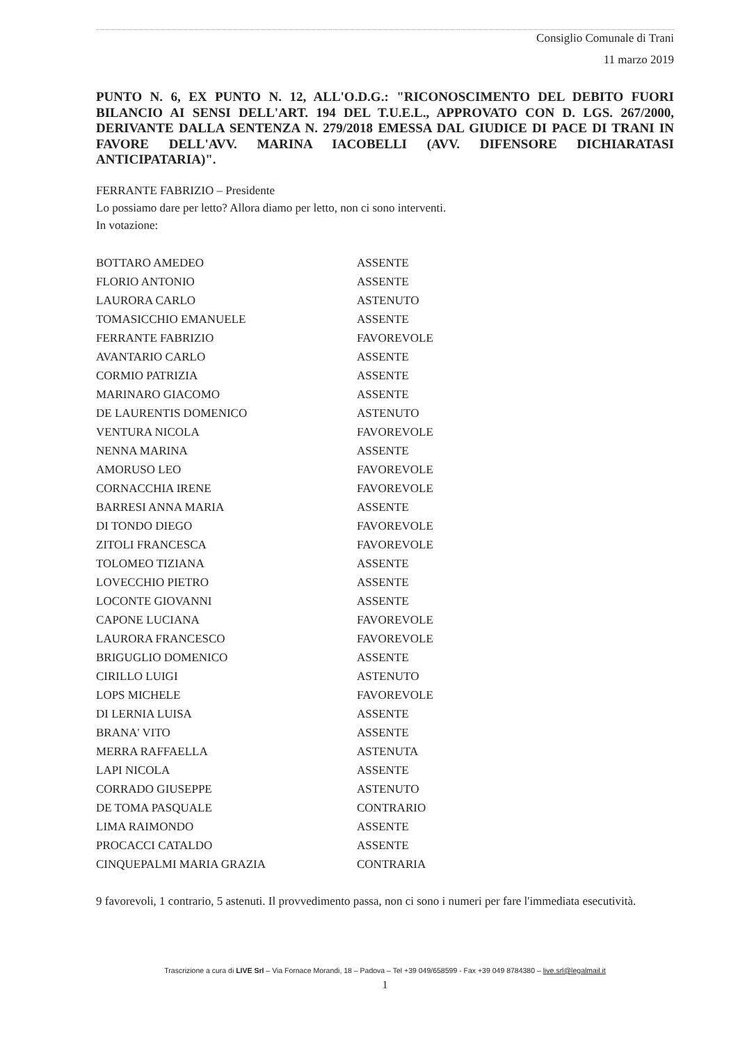Consiglio Comunale di Trani
11 marzo 2019
PUNTO N. 6, EX PUNTO N. 12, ALL'O.D.G.: "RICONOSCIMENTO DEL DEBITO FUORI BILANCIO AI SENSI DELL'ART. 194 DEL T.U.E.L., APPROVATO CON D. LGS. 267/2000, DERIVANTE DALLA SENTENZA N. 279/2018 EMESSA DAL GIUDICE DI PACE DI TRANI IN FAVORE DELL'AVV. MARINA IACOBELLI (AVV. DIFENSORE DICHIARATASI ANTICIPATARIA)".
FERRANTE FABRIZIO – Presidente
Lo possiamo dare per letto? Allora diamo per letto, non ci sono interventi.
In votazione:
| BOTTARO AMEDEO | ASSENTE |
| FLORIO ANTONIO | ASSENTE |
| LAURORA CARLO | ASTENUTO |
| TOMASICCHIO EMANUELE | ASSENTE |
| FERRANTE FABRIZIO | FAVOREVOLE |
| AVANTARIO CARLO | ASSENTE |
| CORMIO PATRIZIA | ASSENTE |
| MARINARO GIACOMO | ASSENTE |
| DE LAURENTIS DOMENICO | ASTENUTO |
| VENTURA NICOLA | FAVOREVOLE |
| NENNA MARINA | ASSENTE |
| AMORUSO LEO | FAVOREVOLE |
| CORNACCHIA IRENE | FAVOREVOLE |
| BARRESI ANNA MARIA | ASSENTE |
| DI TONDO DIEGO | FAVOREVOLE |
| ZITOLI FRANCESCA | FAVOREVOLE |
| TOLOMEO TIZIANA | ASSENTE |
| LOVECCHIO PIETRO | ASSENTE |
| LOCONTE GIOVANNI | ASSENTE |
| CAPONE LUCIANA | FAVOREVOLE |
| LAURORA FRANCESCO | FAVOREVOLE |
| BRIGUGLIO DOMENICO | ASSENTE |
| CIRILLO LUIGI | ASTENUTO |
| LOPS MICHELE | FAVOREVOLE |
| DI LERNIA LUISA | ASSENTE |
| BRANA' VITO | ASSENTE |
| MERRA RAFFAELLA | ASTENUTA |
| LAPI NICOLA | ASSENTE |
| CORRADO GIUSEPPE | ASTENUTO |
| DE TOMA PASQUALE | CONTRARIO |
| LIMA RAIMONDO | ASSENTE |
| PROCACCI CATALDO | ASSENTE |
| CINQUEPALMI MARIA GRAZIA | CONTRARIA |
9 favorevoli, 1 contrario, 5 astenuti. Il provvedimento passa, non ci sono i numeri per fare l'immediata esecutività.
Trascrizione a cura di LIVE Srl – Via Fornace Morandi, 18 – Padova – Tel +39 049/658599 - Fax +39 049 8784380 – live.srl@legalmail.it
1